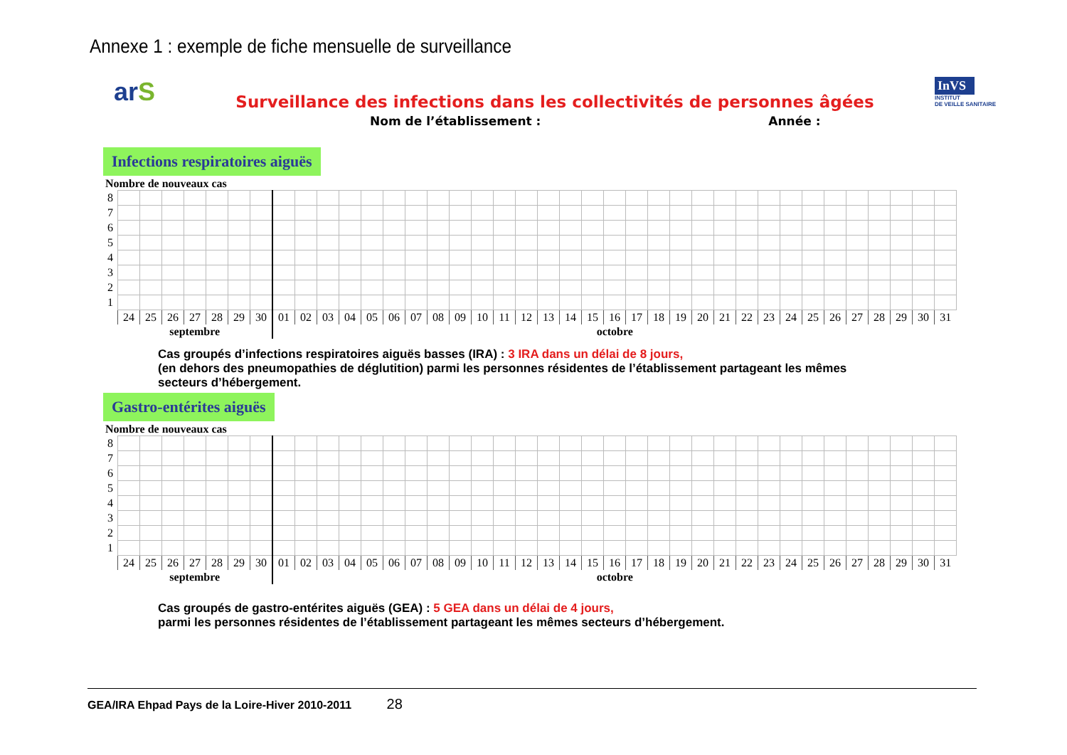Annexe 1 : exemple de fiche mensuelle de surveillance
arS
InVS
INSTITUT
DE VEILLE SANITAIRE
Surveillance des infections dans les collectivités de personnes âgées
Nom de l’établissement : Année :
Infections respiratoires aiguës
Nombre de nouveaux cas
| 8 | | | | | | | | | | | | | | | | | | | | | | | | | | | | | | | | | | | | | | |
| 7 | | | | | | | | | | | | | | | | | | | | | | | | | | | | | | | | | | | | | | |
| 6 | | | | | | | | | | | | | | | | | | | | | | | | | | | | | | | | | | | | | | |
| 5 | | | | | | | | | | | | | | | | | | | | | | | | | | | | | | | | | | | | | | |
| 4 | | | | | | | | | | | | | | | | | | | | | | | | | | | | | | | | | | | | | | |
| 3 | | | | | | | | | | | | | | | | | | | | | | | | | | | | | | | | | | | | | | |
| 2 | | | | | | | | | | | | | | | | | | | | | | | | | | | | | | | | | | | | | | |
| 1 | | | | | | | | | | | | | | | | | | | | | | | | | | | | | | | | | | | | | | |
| | 24 | 25 | 26 | 27 | 28 | 29 | 30 | 01 | 02 | 03 | 04 | 05 | 06 | 07 | 08 | 09 | 10 | 11 | 12 | 13 | 14 | 15 | 16 | 17 | 18 | 19 | 20 | 21 | 22 | 23 | 24 | 25 | 26 | 27 | 28 | 29 | 30 | 31 |
| | septembre | | | | | | | octobre | | | | | | | | | | | | | | | | | | | | | | | | | | | | | | |
Cas groupés d’infections respiratoires aiguës basses (IRA) : 3 IRA dans un délai de 8 jours,
(en dehors des pneumopathies de déglutition) parmi les personnes résidentes de l’établissement partageant les mêmes
secteurs d’hébergement.
Gastro-entérites aiguës
Nombre de nouveaux cas
| 8 | | | | | | | | | | | | | | | | | | | | | | | | | | | | | | | | | | | | | | |
| 7 | | | | | | | | | | | | | | | | | | | | | | | | | | | | | | | | | | | | | | |
| 6 | | | | | | | | | | | | | | | | | | | | | | | | | | | | | | | | | | | | | | |
| 5 | | | | | | | | | | | | | | | | | | | | | | | | | | | | | | | | | | | | | | |
| 4 | | | | | | | | | | | | | | | | | | | | | | | | | | | | | | | | | | | | | | |
| 3 | | | | | | | | | | | | | | | | | | | | | | | | | | | | | | | | | | | | | | |
| 2 | | | | | | | | | | | | | | | | | | | | | | | | | | | | | | | | | | | | | | |
| 1 | | | | | | | | | | | | | | | | | | | | | | | | | | | | | | | | | | | | | | |
| | 24 | 25 | 26 | 27 | 28 | 29 | 30 | 01 | 02 | 03 | 04 | 05 | 06 | 07 | 08 | 09 | 10 | 11 | 12 | 13 | 14 | 15 | 16 | 17 | 18 | 19 | 20 | 21 | 22 | 23 | 24 | 25 | 26 | 27 | 28 | 29 | 30 | 31 |
| | septembre | | | | | | | octobre | | | | | | | | | | | | | | | | | | | | | | | | | | | | | | |
Cas groupés de gastro-entérites aiguës (GEA) : 5 GEA dans un délai de 4 jours,
parmi les personnes résidentes de l’établissement partageant les mêmes secteurs d’hébergement.
GEA/IRA Ehpad Pays de la Loire-Hiver 2010-2011 28